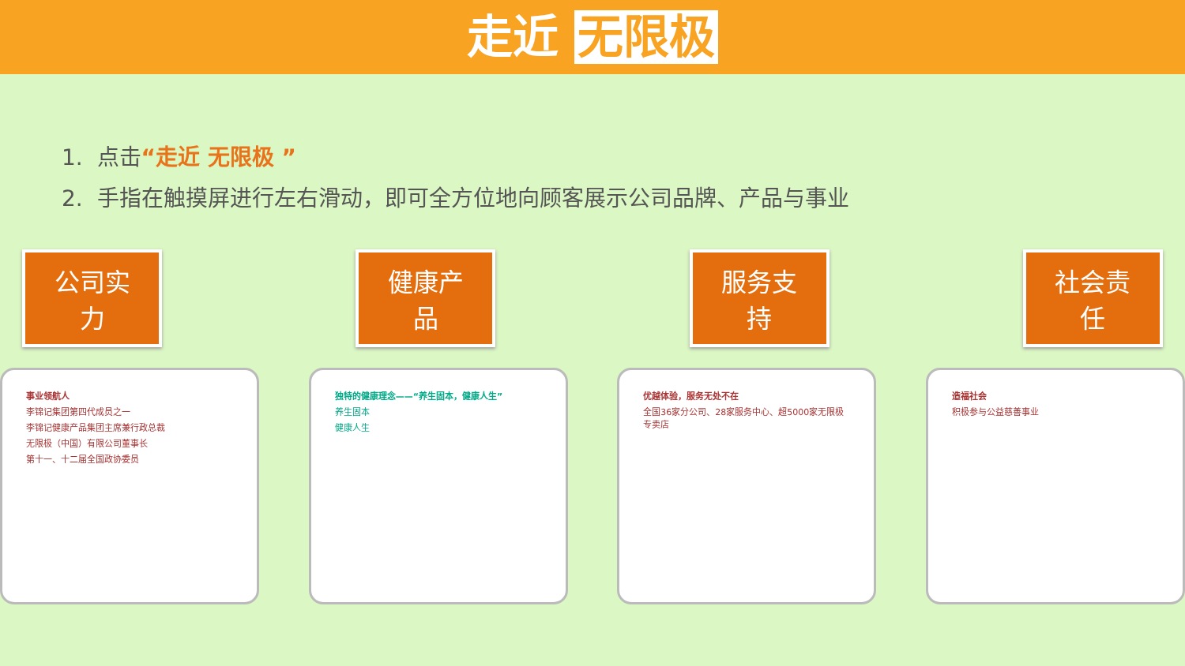走近 无限极
1. 点击“走近 无限极 ”
2. 手指在触摸屏进行左右滑动，即可全方位地向顾客展示公司品牌、产品与事业
公司实力
健康产品
服务支持
社会责任
事业领航人
李锦记集团第四代成员之一
李锦记健康产品集团主席兼行政总裁
无限极（中国）有限公司董事长
第十一、十二届全国政协委员
独特的健康理念——“养生固本，健康人生”
养生固本
健康人生
优越体验，服务无处不在
全国36家分公司、28家服务中心、超5000家无限极专卖店
造福社会
积极参与公益慈善事业